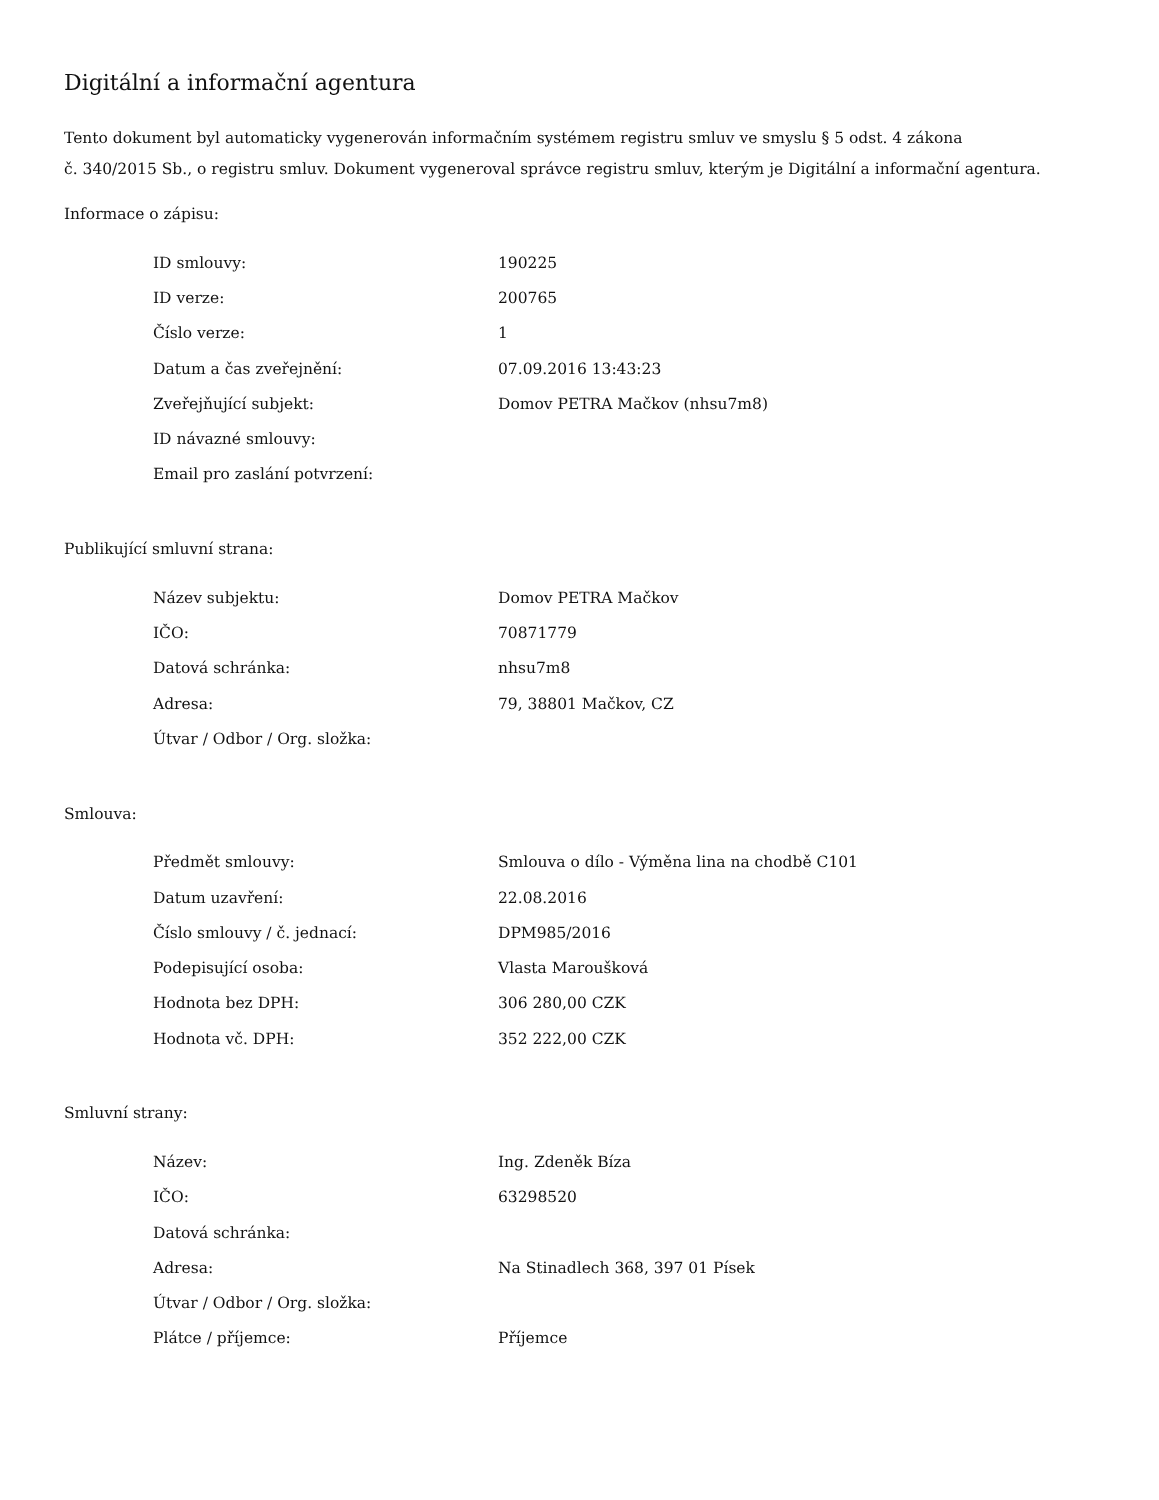Digitální a informační agentura
Tento dokument byl automaticky vygenerován informačním systémem registru smluv ve smyslu § 5 odst. 4 zákona
č. 340/2015 Sb., o registru smluv. Dokument vygeneroval správce registru smluv, kterým je Digitální a informační agentura.
Informace o zápisu:
| ID smlouvy: | 190225 |
| ID verze: | 200765 |
| Číslo verze: | 1 |
| Datum a čas zveřejnění: | 07.09.2016 13:43:23 |
| Zveřejňující subjekt: | Domov PETRA Mačkov (nhsu7m8) |
| ID návazné smlouvy: | |
| Email pro zaslání potvrzení: | |
Publikující smluvní strana:
| Název subjektu: | Domov PETRA Mačkov |
| IČO: | 70871779 |
| Datová schránka: | nhsu7m8 |
| Adresa: | 79, 38801 Mačkov, CZ |
| Útvar / Odbor / Org. složka: | |
Smlouva:
| Předmět smlouvy: | Smlouva o dílo - Výměna lina na chodbě C101 |
| Datum uzavření: | 22.08.2016 |
| Číslo smlouvy / č. jednací: | DPM985/2016 |
| Podepisující osoba: | Vlasta Maroušková |
| Hodnota bez DPH: | 306 280,00 CZK |
| Hodnota vč. DPH: | 352 222,00 CZK |
Smluvní strany:
| Název: | Ing. Zdeněk Bíza |
| IČO: | 63298520 |
| Datová schránka: | |
| Adresa: | Na Stinadlech 368, 397 01 Písek |
| Útvar / Odbor / Org. složka: | |
| Plátce / příjemce: | Příjemce |